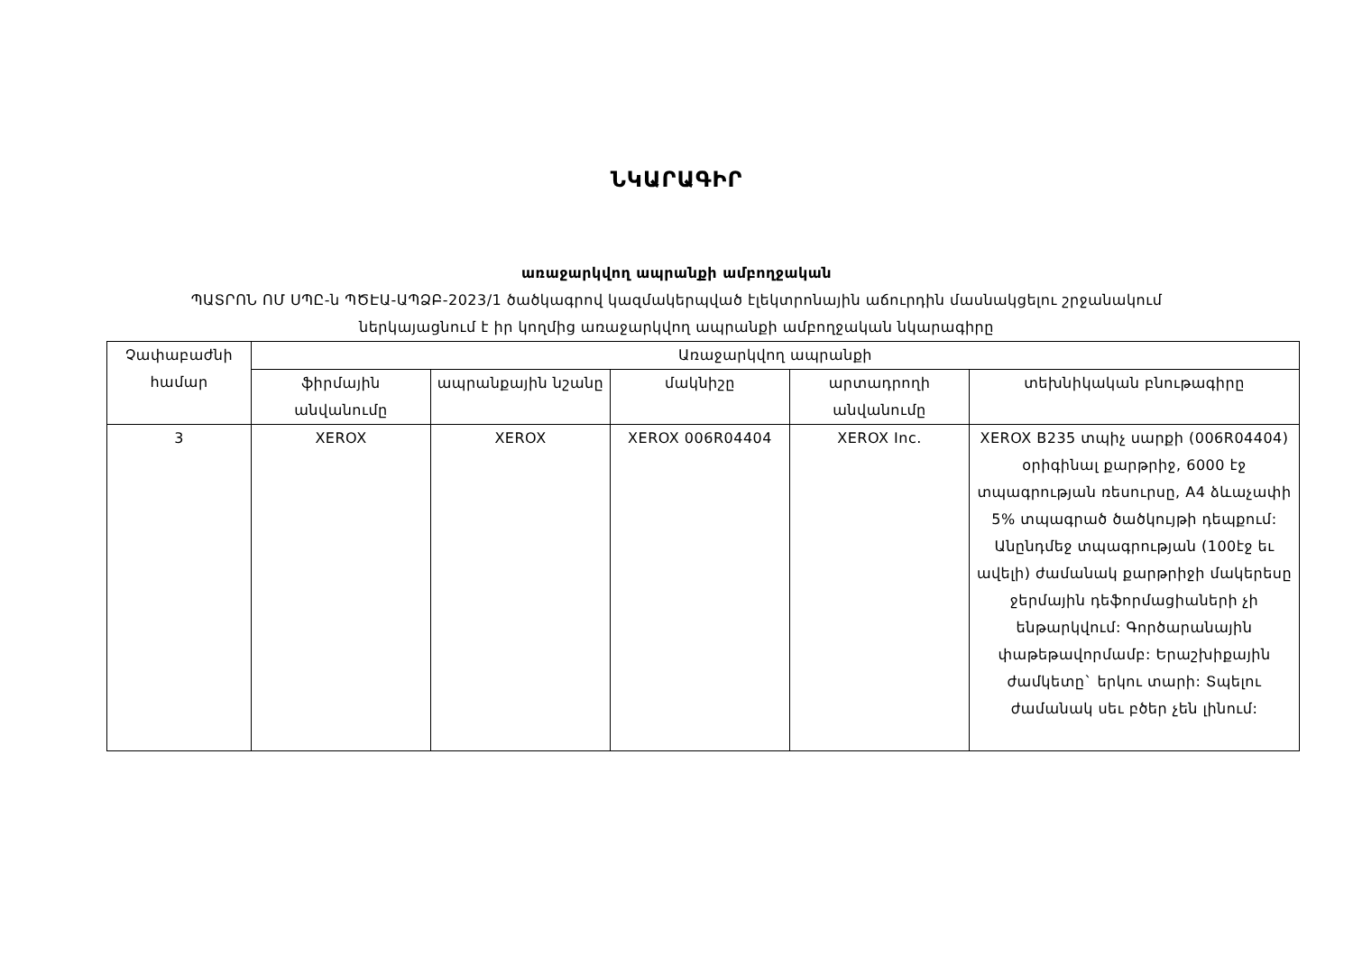ՆԿԱՐԱԳԻՐ
առաջարկվող ապրանքի ամբողջական
ՊԱՏՐՈՆ ՈՄ ՍՊԸ-ն ՊԾԷԱ-ԱՊՁԲ-2023/1 ծածկագրով կազմակերպված էլեկտրոնային աճուրդին մասնակցելու շրջանակում
ներկայացնում է իր կողմից առաջարկվող ապրանքի ամբողջական նկարագիրը
| Չափաբաժնի համար | Առաջարկվող ապրանքի | | | | |
| --- | --- | --- | --- | --- | --- |
| | ֆիրմային անվանումը | ապրանքային նշանը | մակնիշը | արտադրողի անվանումը | տեխնիկական բնութագիրը |
| 3 | XEROX | XEROX | XEROX 006R04404 | XEROX Inc. | XEROX B235 տպիչ սարքի (006R04404) օրիգինալ քարթրիջ, 6000 էջ տպագրության ռեսուրսը, A4 ձևաչափի 5% տպագրած ծածկույթի դեպքում: Անընդմեջ տպագրության (100էջ եւ ավելի) ժամանակ քարթրիջի մակերեսը ջերմային դեֆորմացիաների չի ենթարկվում: Գործարանային փաթեթավորմամբ: Երաշխիքային ժամկետը` երկու տարի: Տպելու ժամանակ սեւ բծեր չեն լինում: |